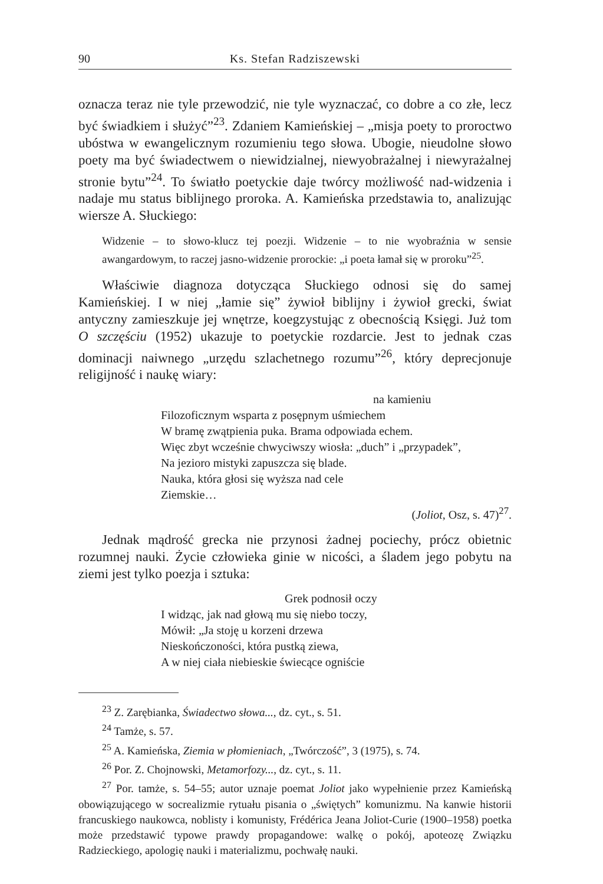90 Ks. Stefan Radziszewski
oznacza teraz nie tyle przewodzić, nie tyle wyznaczać, co dobre a co złe, lecz być świadkiem i służyć”<sup>23</sup>. Zdaniem Kamieńskiej – „misja poety to proroctwo ubóstwa w ewangelicznym rozumieniu tego słowa. Ubogie, nieudolne słowo poety ma być świadectwem o niewidzialnej, niewyobrażalnej i niewyrażalnej stronie bytu”<sup>24</sup>. To światło poetyckie daje twórcy możliwość nad-widzenia i nadaje mu status biblijnego proroka. A. Kamieńska przedstawia to, analizując wiersze A. Słuckiego:
Widzenie – to słowo-klucz tej poezji. Widzenie – to nie wyobraźnia w sensie awangardowym, to raczej jasno-widzenie prorockie: „i poeta łamał się w proroku”<sup>25</sup>.
Właściwie diagnoza dotycząca Słuckiego odnosi się do samej Kamieńskiej. I w niej „łamie się” żywioł biblijny i żywioł grecki, świat antyczny zamieszkuje jej wnętrze, koegzystując z obecnością Księgi. Już tom O szczęściu (1952) ukazuje to poetyckie rozdarcie. Jest to jednak czas dominacji naiwnego „urzędu szlachetnego rozumu”<sup>26</sup>, który deprecjonuje religijność i naukę wiary:
na kamieniu
Filozoficznym wsparta z posępnym uśmiechem
W bramę zwątpienia puka. Brama odpowiada echem.
Więc zbyt wcześnie chwyciwszy wiosła: „duch” i „przypadek”,
Na jezioro mistyki zapuszcza się blade.
Nauka, która głosi się wyższa nad cele
Ziemskie…
(Joliot, Osz, s. 47)<sup>27</sup>.
Jednak mądrość grecka nie przynosi żadnej pociechy, prócz obietnic rozumnej nauki. Życie człowieka ginie w nicości, a śladem jego pobytu na ziemi jest tylko poezja i sztuka:
Grek podnosił oczy
I widząc, jak nad głową mu się niebo toczy,
Mówił: „Ja stoję u korzeni drzewa
Nieskończoności, która pustką ziewa,
A w niej ciała niebieskie świecące ogniście
<sup>23</sup> Z. Zarębianka, Świadectwo słowa..., dz. cyt., s. 51.
<sup>24</sup> Tamże, s. 57.
<sup>25</sup> A. Kamieńska, Ziemia w płomieniach, „Twórczość”, 3 (1975), s. 74.
<sup>26</sup> Por. Z. Chojnowski, Metamorfozy..., dz. cyt., s. 11.
<sup>27</sup> Por. tamże, s. 54–55; autor uznaje poemat Joliot jako wypełnienie przez Kamieńską obowiązującego w socrealizmie rytuału pisania o „świętych” komunizmu. Na kanwie historii francuskiego naukowca, noblisty i komunisty, Frédérica Jeana Joliot-Curie (1900–1958) poetka może przedstawić typowe prawdy propagandowe: walkę o pokój, apoteozę Związku Radzieckiego, apologię nauki i materializmu, pochwałę nauki.